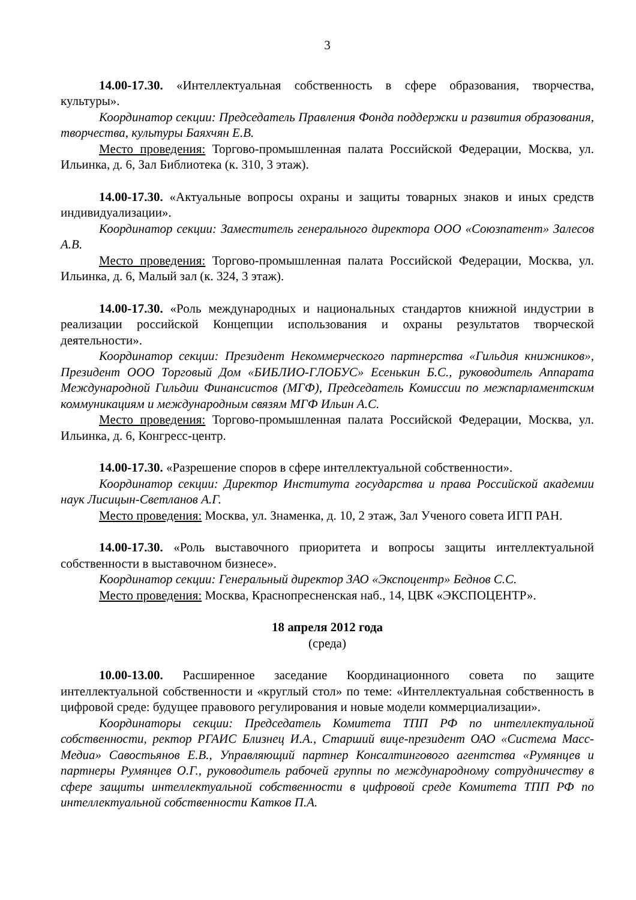3
14.00-17.30. «Интеллектуальная собственность в сфере образования, творчества, культуры».
Координатор секции: Председатель Правления Фонда поддержки и развития образования, творчества, культуры Баяхчян Е.В.
Место проведения: Торгово-промышленная палата Российской Федерации, Москва, ул. Ильинка, д. 6, Зал Библиотека (к. 310, 3 этаж).
14.00-17.30. «Актуальные вопросы охраны и защиты товарных знаков и иных средств индивидуализации».
Координатор секции: Заместитель генерального директора ООО «Союзпатент» Залесов А.В.
Место проведения: Торгово-промышленная палата Российской Федерации, Москва, ул. Ильинка, д. 6, Малый зал (к. 324, 3 этаж).
14.00-17.30. «Роль международных и национальных стандартов книжной индустрии в реализации российской Концепции использования и охраны результатов творческой деятельности».
Координатор секции: Президент Некоммерческого партнерства «Гильдия книжников», Президент ООО Торговый Дом «БИБЛИО-ГЛОБУС» Есенькин Б.С., руководитель Аппарата Международной Гильдии Финансистов (МГФ), Председатель Комиссии по межпарламентским коммуникациям и международным связям МГФ Ильин А.С.
Место проведения: Торгово-промышленная палата Российской Федерации, Москва, ул. Ильинка, д. 6, Конгресс-центр.
14.00-17.30. «Разрешение споров в сфере интеллектуальной собственности».
Координатор секции: Директор Института государства и права Российской академии наук Лисицын-Светланов А.Г.
Место проведения: Москва, ул. Знаменка, д. 10, 2 этаж, Зал Ученого совета ИГП РАН.
14.00-17.30. «Роль выставочного приоритета и вопросы защиты интеллектуальной собственности в выставочном бизнесе».
Координатор секции: Генеральный директор ЗАО «Экспоцентр» Беднов С.С.
Место проведения: Москва, Краснопресненская наб., 14, ЦВК «ЭКСПОЦЕНТР».
18 апреля 2012 года
(среда)
10.00-13.00. Расширенное заседание Координационного совета по защите интеллектуальной собственности и «круглый стол» по теме: «Интеллектуальная собственность в цифровой среде: будущее правового регулирования и новые модели коммерциализации».
Координаторы секции: Председатель Комитета ТПП РФ по интеллектуальной собственности, ректор РГАИС Близнец И.А., Старший вице-президент ОАО «Система Масс-Медиа» Савостьянов Е.В., Управляющий партнер Консалтингового агентства «Румянцев и партнеры Румянцев О.Г., руководитель рабочей группы по международному сотрудничеству в сфере защиты интеллектуальной собственности в цифровой среде Комитета ТПП РФ по интеллектуальной собственности Катков П.А.